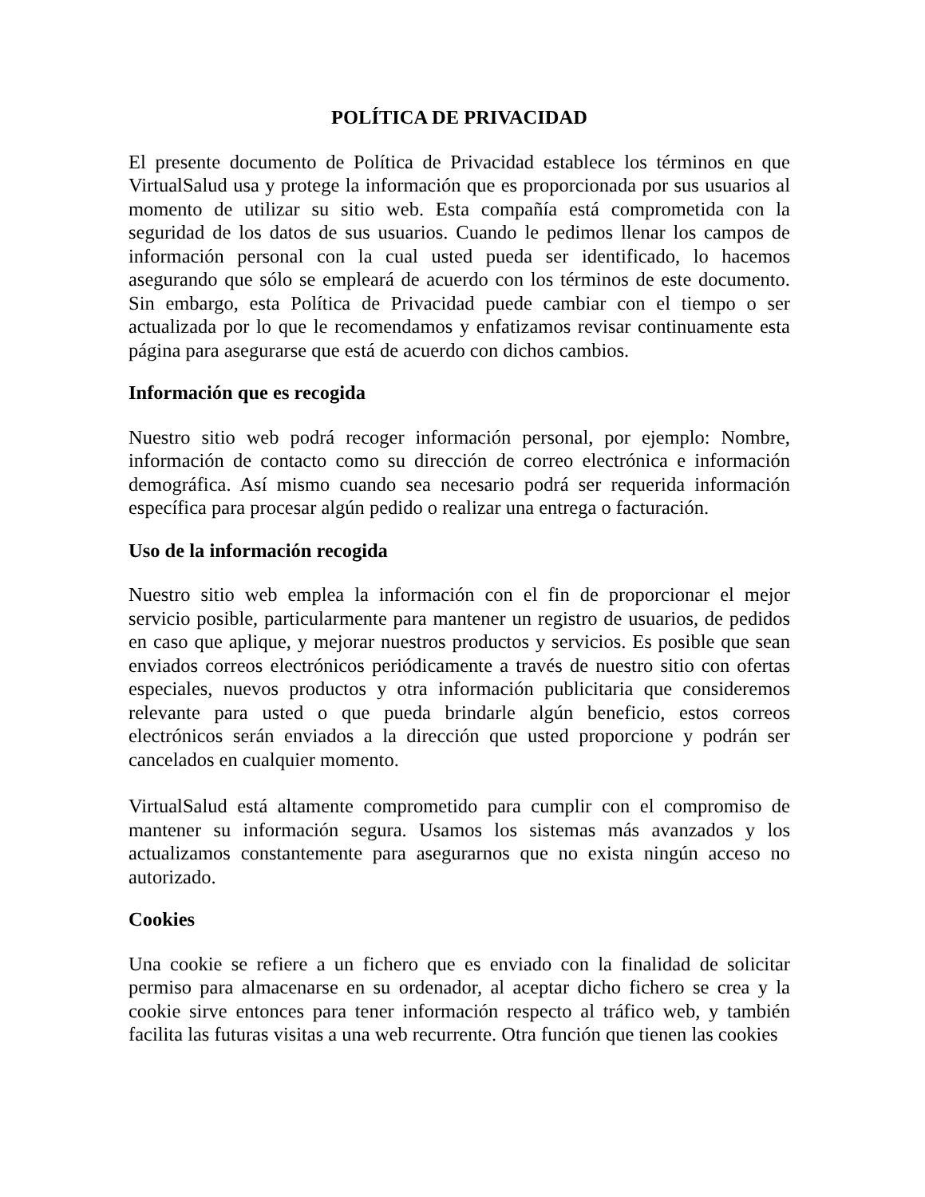POLÍTICA DE PRIVACIDAD
El presente documento de Política de Privacidad establece los términos en que VirtualSalud usa y protege la información que es proporcionada por sus usuarios al momento de utilizar su sitio web. Esta compañía está comprometida con la seguridad de los datos de sus usuarios. Cuando le pedimos llenar los campos de información personal con la cual usted pueda ser identificado, lo hacemos asegurando que sólo se empleará de acuerdo con los términos de este documento. Sin embargo, esta Política de Privacidad puede cambiar con el tiempo o ser actualizada por lo que le recomendamos y enfatizamos revisar continuamente esta página para asegurarse que está de acuerdo con dichos cambios.
Información que es recogida
Nuestro sitio web podrá recoger información personal, por ejemplo: Nombre, información de contacto como su dirección de correo electrónica e información demográfica. Así mismo cuando sea necesario podrá ser requerida información específica para procesar algún pedido o realizar una entrega o facturación.
Uso de la información recogida
Nuestro sitio web emplea la información con el fin de proporcionar el mejor servicio posible, particularmente para mantener un registro de usuarios, de pedidos en caso que aplique, y mejorar nuestros productos y servicios. Es posible que sean enviados correos electrónicos periódicamente a través de nuestro sitio con ofertas especiales, nuevos productos y otra información publicitaria que consideremos relevante para usted o que pueda brindarle algún beneficio, estos correos electrónicos serán enviados a la dirección que usted proporcione y podrán ser cancelados en cualquier momento.
VirtualSalud está altamente comprometido para cumplir con el compromiso de mantener su información segura. Usamos los sistemas más avanzados y los actualizamos constantemente para asegurarnos que no exista ningún acceso no autorizado.
Cookies
Una cookie se refiere a un fichero que es enviado con la finalidad de solicitar permiso para almacenarse en su ordenador, al aceptar dicho fichero se crea y la cookie sirve entonces para tener información respecto al tráfico web, y también facilita las futuras visitas a una web recurrente. Otra función que tienen las cookies